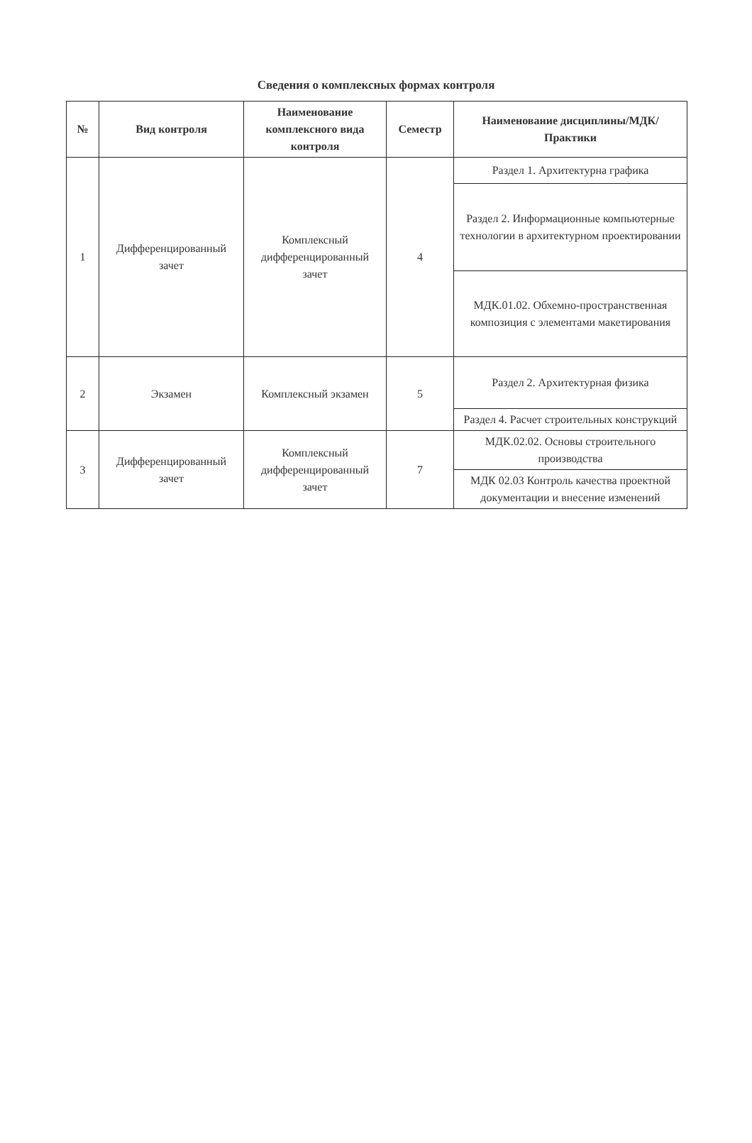Сведения о комплексных формах контроля
| № | Вид контроля | Наименование комплексного вида контроля | Семестр | Наименование дисциплины/МДК/Практики |
| --- | --- | --- | --- | --- |
| 1 | Дифференцированный зачет | Комплексный дифференцированный зачет | 4 | Раздел 1. Архитектурна графика |
| | | | | Раздел 2. Информационные компьютерные технологии в архитектурном проектировании |
| | | | | МДК.01.02. Обхемно-пространственная композиция с элементами макетирования |
| 2 | Экзамен | Комплексный экзамен | 5 | Раздел 2. Архитектурная физика |
| | | | | Раздел 4. Расчет строительных конструкций |
| 3 | Дифференцированный зачет | Комплексный дифференцированный зачет | 7 | МДК.02.02. Основы строительного производства |
| | | | | МДК 02.03 Контроль качества проектной документации и внесение изменений |